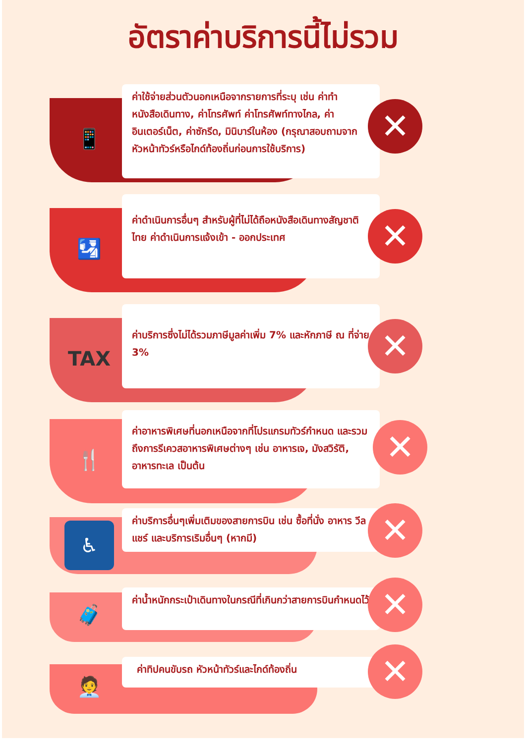อัตราค่าบริการนี้ไม่รวม
📱
ค่าใช้จ่ายส่วนตัวนอกเหนือจากรายการที่ระบุ เช่น ค่าทำหนังสือเดินทาง, ค่าโทรศัพท์ ค่าโทรศัพท์ทางไกล, ค่าอินเตอร์เน็ต, ค่าซักรีด, มินิบาร์ในห้อง (กรุณาสอบถามจากหัวหน้าทัวร์หรือไกด์ท้องถิ่นก่อนการใช้บริการ)
✕
🛂
ค่าดำเนินการอื่นๆ สำหรับผู้ที่ไม่ได้ถือหนังสือเดินทางสัญชาติไทย ค่าดำเนินการแจ้งเข้า - ออกประเทศ
✕
TAX
ค่าบริการซึ่งไม่ได้รวมภาษีมูลค่าเพิ่ม 7% และหักภาษี ณ ที่จ่าย 3%
✕
🍴
ค่าอาหารพิเศษที่นอกเหนือจากที่โปรแกรมทัวร์กำหนด และรวมถึงการรีเควสอาหารพิเศษต่างๆ เช่น อาหารเจ, มังสวิรัติ, อาหารทะเล เป็นต้น
✕
♿
ค่าบริการอื่นๆเพิ่มเติมของสายการบิน เช่น ซื้อที่นั่ง อาหาร วีลแชร์ และบริการเริมอื่นๆ (หากมี)
✕
🧳
ค่าน้ำหนักกระเป๋าเดินทางในกรณีที่เกินกว่าสายการบินกำหนดไว้
✕
🧑‍💼
ค่าทิปคนขับรถ หัวหน้าทัวร์และไกด์ท้องถิ่น ✕